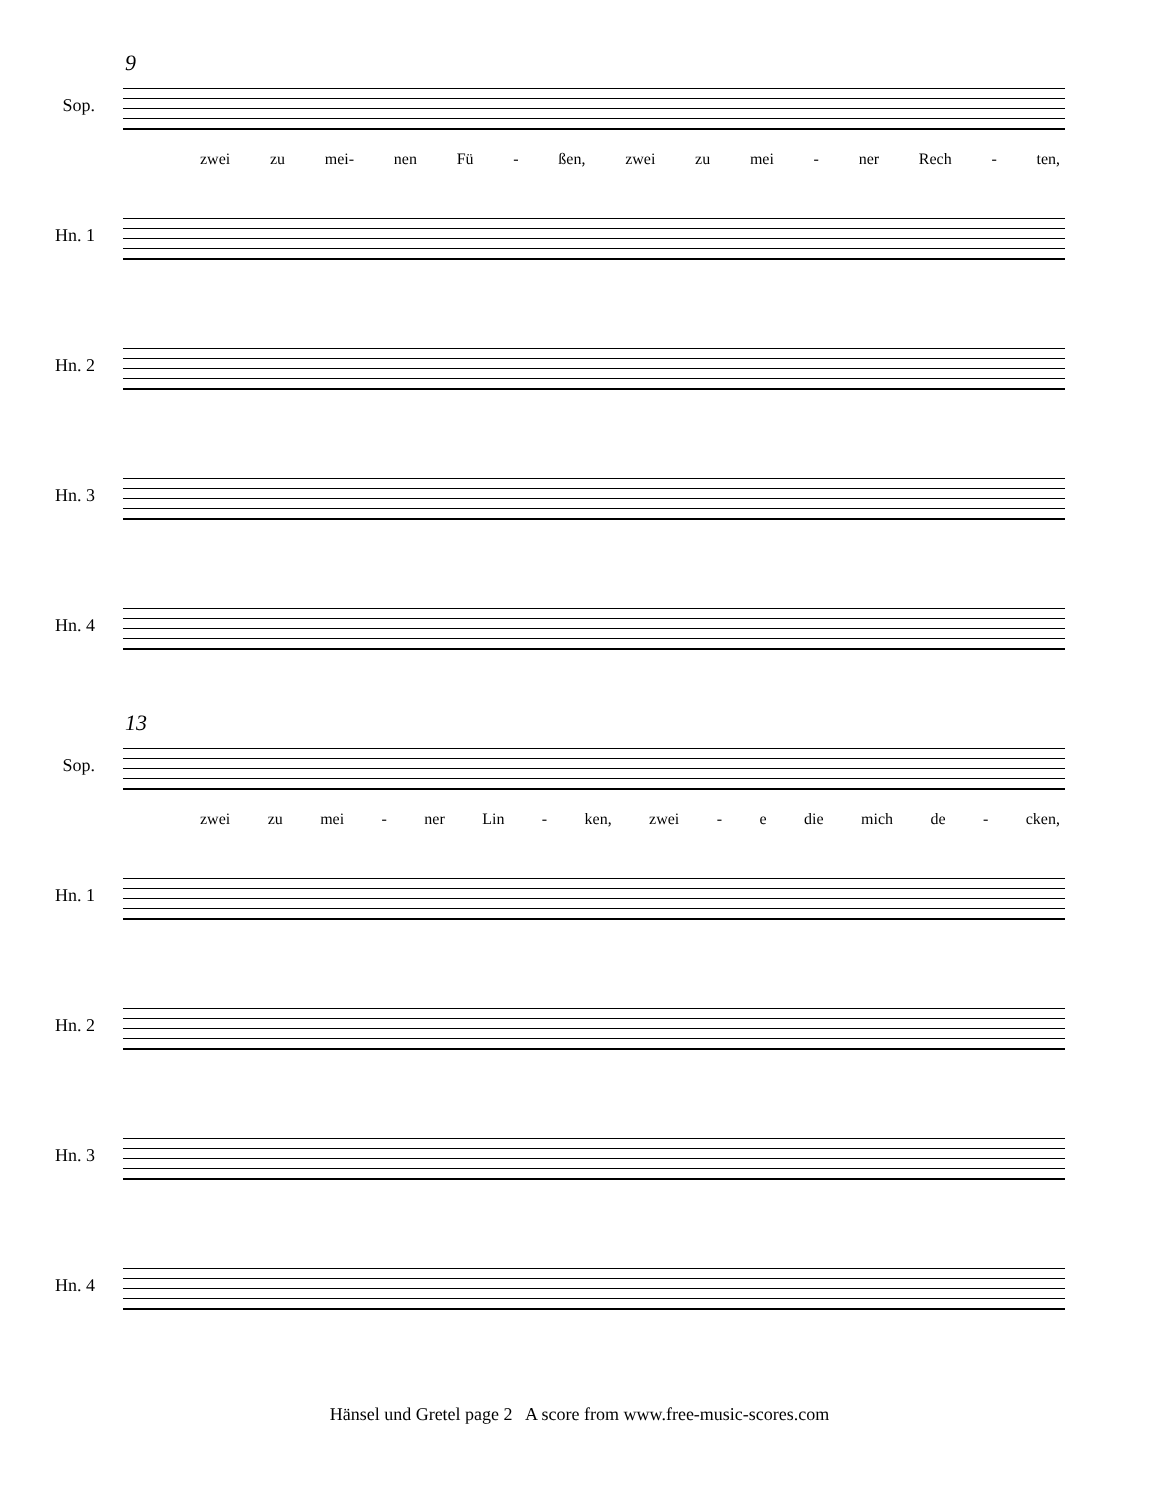9
Sop.
zwei zu mei- nen Fü - ßen, zwei zu mei - ner Rech - ten,
Hn. 1
Hn. 2
Hn. 3
Hn. 4
13
Sop.
zwei zu mei - ner Lin - ken, zwei - e die mich de - cken,
Hn. 1
Hn. 2
Hn. 3
Hn. 4
Hänsel und Gretel page 2 A score from www.free-music-scores.com